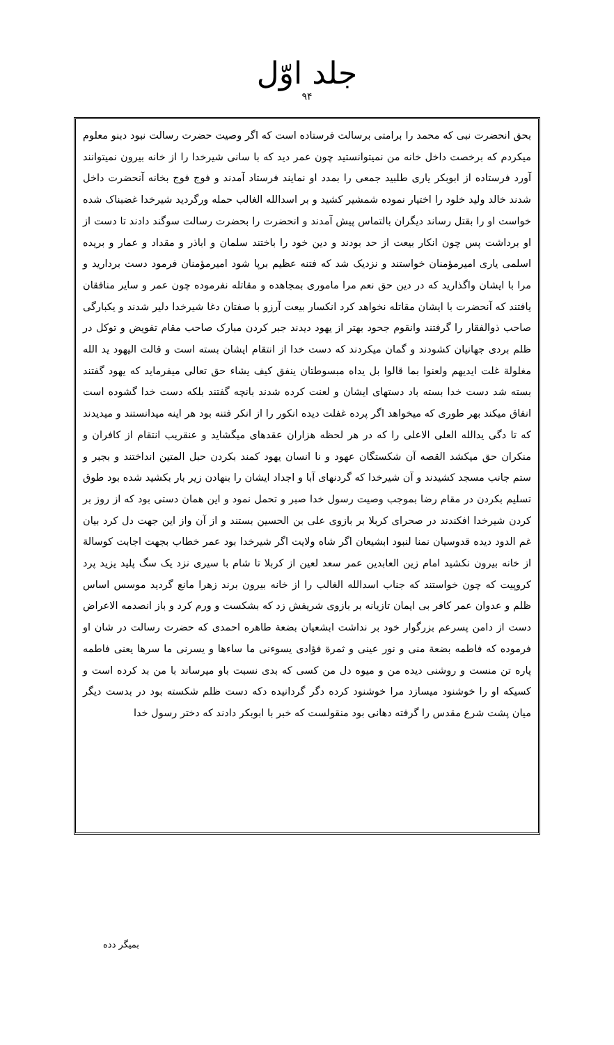جلد اوّل
۹۴
بحق انحضرت نبی که محمد را برامتی برسالت فرستاده است که اگر وصیت حضرت رسالت نبود دبنو معلوم میکردم که برخصت داخل خانه من نمیتوانستید چون عمر دید که با سانی شیرخدا را از خانه بیرون نمیتوانند آورد فرستاده از ابوبکر یاری طلبید جمعی را بمدد او نمایند فرستاد آمدند و فوج فوج بخانه آنحضرت داخل شدند خالد ولید خلود را اختیار نموده شمشیر کشید و بر اسدالله الغالب حمله ورگردید شیرخدا غضبناک شده خواست او را بقتل رساند دیگران بالتماس پیش آمدند و انحضرت را بحضرت رسالت سوگند دادند تا دست از او برداشت پس چون انکار بیعت از حد بودند و دین خود را باختند سلمان و اباذر و مقداد و عمار و بریده اسلمی یاری امیرمؤمنان خواستند و نزدیک شد که فتنه عظیم برپا شود امیرمؤمنان فرمود دست بردارید و مرا با ایشان واگذارید که در دین حق نعم مرا ماموری بمجاهده و مقاتله نفرموده چون عمر و سایر منافقان یافتند که آنحضرت با ایشان مقاتله نخواهد کرد انکسار بیعت آرزو با صفتان دغا شیرخدا دلیر شدند و یکبارگی صاحب ذوالفقار را گرفتند وانقوم جحود بهتر از یهود دیدند جبر کردن مبارک صاحب مقام تفویض و توکل در ظلم بردی جهانیان کشودند و گمان میکردند که دست خدا از انتقام ایشان بسته است و قالت الیهود ید الله مغلولة غلت ایدیهم ولعنوا بما قالوا بل یداه مبسوطتان ینفق کیف یشاء حق تعالی میفرماید که یهود گفتند بسته شد دست خدا بسته باد دستهای ایشان و لعنت کرده شدند بانچه گفتند بلکه دست خدا گشوده است انفاق میکند بهر طوری که میخواهد اگر پرده غفلت دیده انکور را از انکر فتنه بود هر اینه میدانستند و میدیدند که تا دگی یدالله العلی الاعلی را که در هر لحظه هزاران عقدهای میگشاید و عنقریب انتقام از کافران و منکران حق میکشد القصه آن شکستگان عهود و نا انسان یهود کمند بکردن حبل المتین انداختند و بجبر و ستم جانب مسجد کشیدند و آن شیرخدا که گردنهای آبا و اجداد ایشان را بنهادن زیر بار بکشید شده بود طوق تسلیم بکردن در مقام رضا بموجب وصیت رسول خدا صبر و تحمل نمود و این همان دستی بود که از روز بر کردن شیرخدا افکندند در صحرای کربلا بر بازوی علی بن الحسین بستند و از آن واز این جهت دل کرد بیان غم الدود دیده قدوسیان نمنا لنبود ابشیعان اگر شاه ولایت اگر شیرخدا بود عمر خطاب بجهت اجابت کوسالة از خانه بیرون نکشید امام زین العابدین عمر سعد لعین از کربلا تا شام با سیری نزد یک سگ پلید یزید پرد کروپیت که چون خواستند که جناب اسدالله الغالب را از خانه بیرون برند زهرا مانع گردید موسس اساس ظلم و عدوان عمر کافر بی ایمان تازیانه بر بازوی شریفش زد که بشکست و ورم کرد و باز انصدمه الاعراض دست از دامن پسرعم بزرگوار خود بر نداشت ابشعیان بضعة طاهره احمدی که حضرت رسالت در شان او فرموده که فاطمه بضعة منی و نور عینی و ثمرة فؤادی یسوءنی ما ساءها و یسرنی ما سرها یعنی فاطمه پاره تن منست و روشنی دیده من و میوه دل من کسی که بدی نسبت باو میرساند با من بد کرده است و کسیکه او را خوشنود میسازد مرا خوشنود کرده دگر گردانیده دکه دست ظلم شکسته بود در بدست دیگر میان پشت شرع مقدس را گرفته دهانی بود منقولست که خبر با ابوبکر دادند که دختر رسول خدا
بمیگر دده